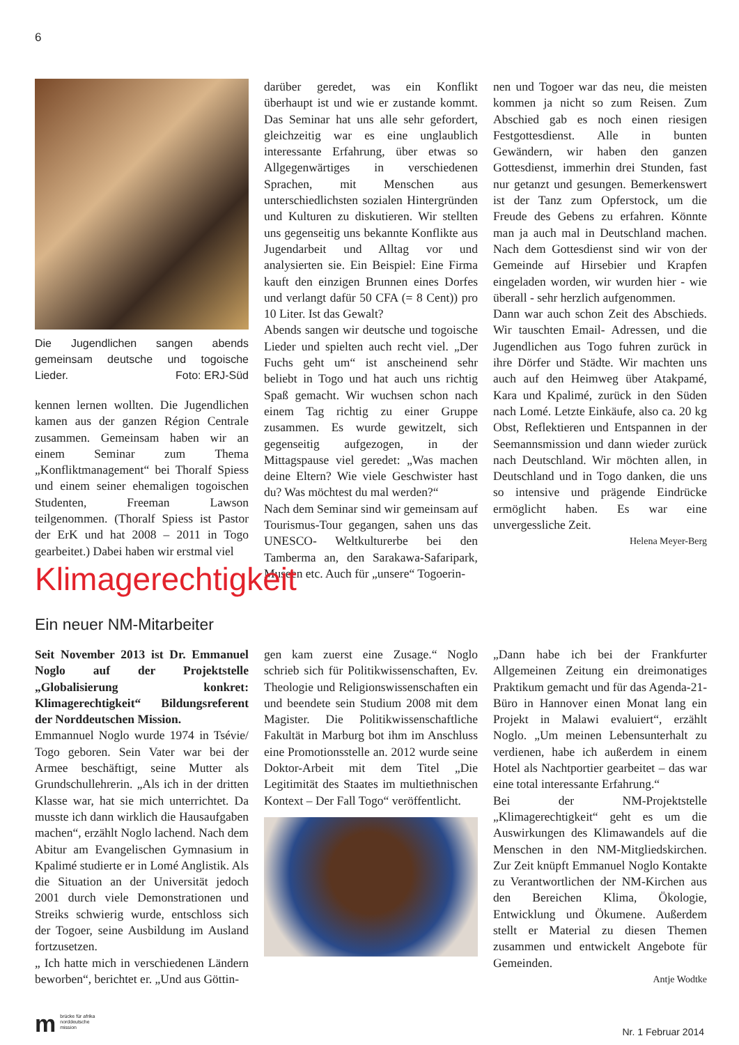6
Die Jugendlichen sangen abends gemeinsam deutsche und togoische Lieder. Foto: ERJ-Süd
kennen lernen wollten. Die Jugendlichen kamen aus der ganzen Région Centrale zusammen. Gemeinsam haben wir an einem Seminar zum Thema „Konfliktmanagement“ bei Thoralf Spiess und einem seiner ehemaligen togoischen Studenten, Freeman Lawson teilgenommen. (Thoralf Spiess ist Pastor der ErK und hat 2008 – 2011 in Togo gearbeitet.) Dabei haben wir erstmal viel
darüber geredet, was ein Konflikt überhaupt ist und wie er zustande kommt. Das Seminar hat uns alle sehr gefordert, gleichzeitig war es eine unglaublich interessante Erfahrung, über etwas so Allgegenwärtiges in verschiedenen Sprachen, mit Menschen aus unterschiedlichsten sozialen Hintergründen und Kulturen zu diskutieren. Wir stellten uns gegenseitig uns bekannte Konflikte aus Jugendarbeit und Alltag vor und analysierten sie. Ein Beispiel: Eine Firma kauft den einzigen Brunnen eines Dorfes und verlangt dafür 50 CFA (= 8 Cent)) pro 10 Liter. Ist das Gewalt?
Abends sangen wir deutsche und togoische Lieder und spielten auch recht viel. „Der Fuchs geht um“ ist anscheinend sehr beliebt in Togo und hat auch uns richtig Spaß gemacht. Wir wuchsen schon nach einem Tag richtig zu einer Gruppe zusammen. Es wurde gewitzelt, sich gegenseitig aufgezogen, in der Mittagspause viel geredet: „Was machen deine Eltern? Wie viele Geschwister hast du? Was möchtest du mal werden?“
Nach dem Seminar sind wir gemeinsam auf Tourismus-Tour gegangen, sahen uns das UNESCO- Weltkulturerbe bei den Tamberma an, den Sarakawa-Safaripark, Museen etc. Auch für „unsere“ Togoerin-
nen und Togoer war das neu, die meisten kommen ja nicht so zum Reisen. Zum Abschied gab es noch einen riesigen Festgottesdienst. Alle in bunten Gewändern, wir haben den ganzen Gottesdienst, immerhin drei Stunden, fast nur getanzt und gesungen. Bemerkenswert ist der Tanz zum Opferstock, um die Freude des Gebens zu erfahren. Könnte man ja auch mal in Deutschland machen. Nach dem Gottesdienst sind wir von der Gemeinde auf Hirsebier und Krapfen eingeladen worden, wir wurden hier - wie überall - sehr herzlich aufgenommen.
Dann war auch schon Zeit des Abschieds. Wir tauschten Email- Adressen, und die Jugendlichen aus Togo fuhren zurück in ihre Dörfer und Städte. Wir machten uns auch auf den Heimweg über Atakpamé, Kara und Kpalimé, zurück in den Süden nach Lomé. Letzte Einkäufe, also ca. 20 kg Obst, Reflektieren und Entspannen in der Seemannsmission und dann wieder zurück nach Deutschland. Wir möchten allen, in Deutschland und in Togo danken, die uns so intensive und prägende Eindrücke ermöglicht haben. Es war eine unvergessliche Zeit.
Helena Meyer-Berg
Klimagerechtigkeit
Ein neuer NM-Mitarbeiter
Seit November 2013 ist Dr. Emmanuel Noglo auf der Projektstelle „Globalisierung konkret: Klimagerechtigkeit“ Bildungsreferent der Norddeutschen Mission.
Emmannuel Noglo wurde 1974 in Tsévie/ Togo geboren. Sein Vater war bei der Armee beschäftigt, seine Mutter als Grundschullehrerin. „Als ich in der dritten Klasse war, hat sie mich unterrichtet. Da musste ich dann wirklich die Hausaufgaben machen“, erzählt Noglo lachend. Nach dem Abitur am Evangelischen Gymnasium in Kpalimé studierte er in Lomé Anglistik. Als die Situation an der Universität jedoch 2001 durch viele Demonstrationen und Streiks schwierig wurde, entschloss sich der Togoer, seine Ausbildung im Ausland fortzusetzen.
„ Ich hatte mich in verschiedenen Ländern beworben“, berichtet er. „Und aus Göttin-
gen kam zuerst eine Zusage.“ Noglo schrieb sich für Politikwissenschaften, Ev. Theologie und Religionswissenschaften ein und beendete sein Studium 2008 mit dem Magister. Die Politikwissenschaftliche Fakultät in Marburg bot ihm im Anschluss eine Promotionsstelle an. 2012 wurde seine Doktor-Arbeit mit dem Titel „Die Legitimität des Staates im multiethnischen Kontext – Der Fall Togo“ veröffentlicht.
„Dann habe ich bei der Frankfurter Allgemeinen Zeitung ein dreimonatiges Praktikum gemacht und für das Agenda-21-Büro in Hannover einen Monat lang ein Projekt in Malawi evaluiert“, erzählt Noglo. „Um meinen Lebensunterhalt zu verdienen, habe ich außerdem in einem Hotel als Nachtportier gearbeitet – das war eine total interessante Erfahrung.“
Bei der NM-Projektstelle „Klimagerechtigkeit“ geht es um die Auswirkungen des Klimawandels auf die Menschen in den NM-Mitgliedskirchen. Zur Zeit knüpft Emmanuel Noglo Kontakte zu Verantwortlichen der NM-Kirchen aus den Bereichen Klima, Ökologie, Entwicklung und Ökumene. Außerdem stellt er Material zu diesen Themen zusammen und entwickelt Angebote für Gemeinden.
Antje Wodtke
mbrücke für afrika
norddeutsche mission
Nr. 1 Februar 2014